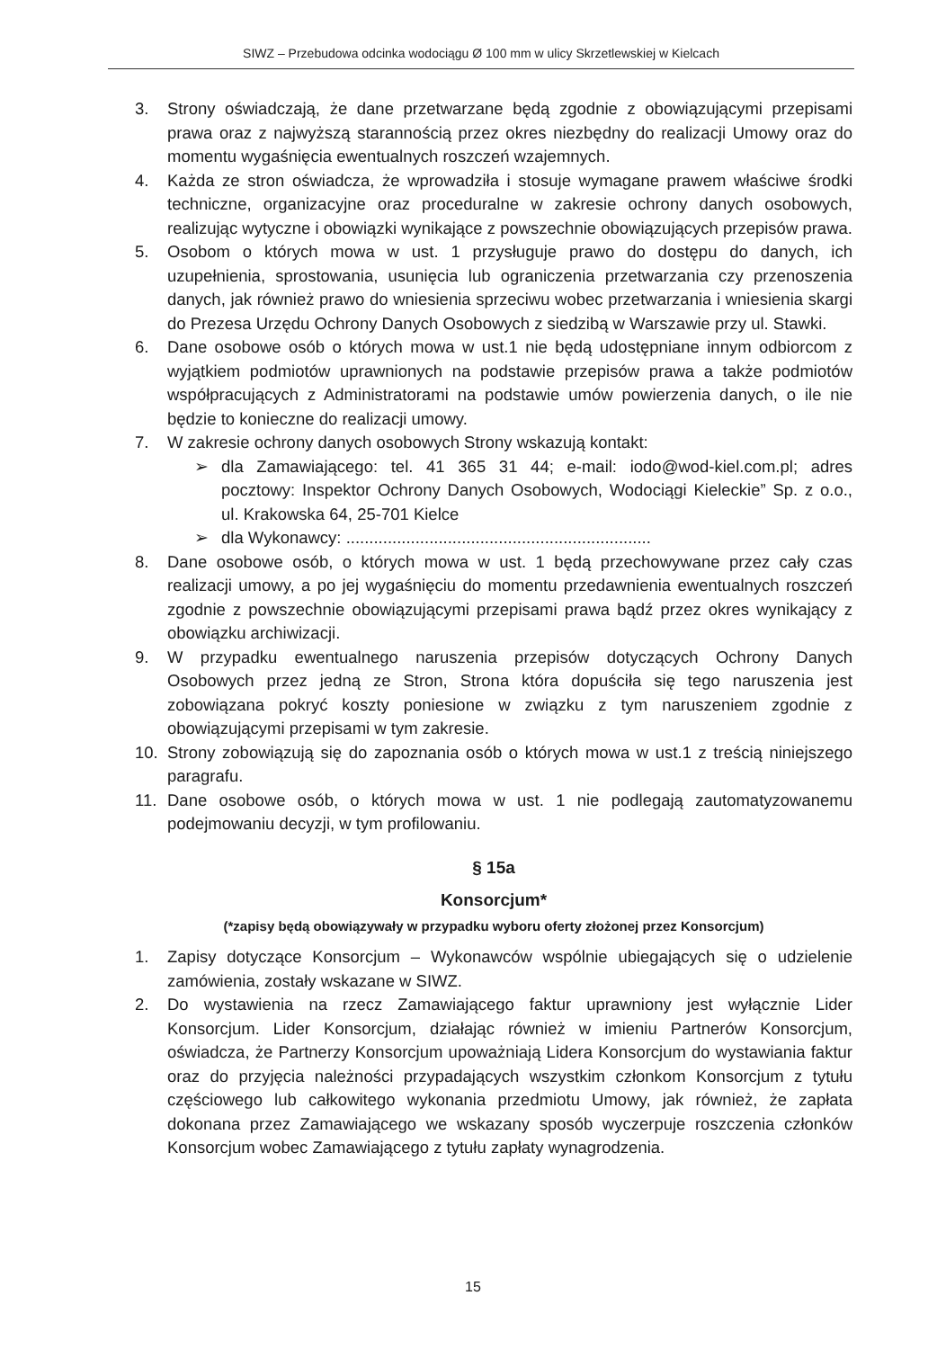SIWZ – Przebudowa odcinka wodociągu Ø 100 mm w ulicy Skrzetlewskiej w Kielcach
3. Strony oświadczają, że dane przetwarzane będą zgodnie z obowiązującymi przepisami prawa oraz z najwyższą starannością przez okres niezbędny do realizacji Umowy oraz do momentu wygaśnięcia ewentualnych roszczeń wzajemnych.
4. Każda ze stron oświadcza, że wprowadziła i stosuje wymagane prawem właściwe środki techniczne, organizacyjne oraz proceduralne w zakresie ochrony danych osobowych, realizując wytyczne i obowiązki wynikające z powszechnie obowiązujących przepisów prawa.
5. Osobom o których mowa w ust. 1 przysługuje prawo do dostępu do danych, ich uzupełnienia, sprostowania, usunięcia lub ograniczenia przetwarzania czy przenoszenia danych, jak również prawo do wniesienia sprzeciwu wobec przetwarzania i wniesienia skargi do Prezesa Urzędu Ochrony Danych Osobowych z siedzibą w Warszawie przy ul. Stawki.
6. Dane osobowe osób o których mowa w ust.1 nie będą udostępniane innym odbiorcom z wyjątkiem podmiotów uprawnionych na podstawie przepisów prawa a także podmiotów współpracujących z Administratorami na podstawie umów powierzenia danych, o ile nie będzie to konieczne do realizacji umowy.
7. W zakresie ochrony danych osobowych Strony wskazują kontakt:
➢ dla Zamawiającego: tel. 41 365 31 44; e-mail: iodo@wod-kiel.com.pl; adres pocztowy: Inspektor Ochrony Danych Osobowych, Wodociągi Kieleckie” Sp. z o.o., ul. Krakowska 64, 25-701 Kielce
➢ dla Wykonawcy: ..................................................................
8. Dane osobowe osób, o których mowa w ust. 1 będą przechowywane przez cały czas realizacji umowy, a po jej wygaśnięciu do momentu przedawnienia ewentualnych roszczeń zgodnie z powszechnie obowiązującymi przepisami prawa bądź przez okres wynikający z obowiązku archiwizacji.
9. W przypadku ewentualnego naruszenia przepisów dotyczących Ochrony Danych Osobowych przez jedną ze Stron, Strona która dopuściła się tego naruszenia jest zobowiązana pokryć koszty poniesione w związku z tym naruszeniem zgodnie z obowiązującymi przepisami w tym zakresie.
10. Strony zobowiązują się do zapoznania osób o których mowa w ust.1 z treścią niniejszego paragrafu.
11. Dane osobowe osób, o których mowa w ust. 1 nie podlegają zautomatyzowanemu podejmowaniu decyzji, w tym profilowaniu.
§ 15a
Konsorcjum*
(*zapisy będą obowiązywały w przypadku wyboru oferty złożonej przez Konsorcjum)
1. Zapisy dotyczące Konsorcjum – Wykonawców wspólnie ubiegających się o udzielenie zamówienia, zostały wskazane w SIWZ.
2. Do wystawienia na rzecz Zamawiającego faktur uprawniony jest wyłącznie Lider Konsorcjum. Lider Konsorcjum, działając również w imieniu Partnerów Konsorcjum, oświadcza, że Partnerzy Konsorcjum upoważniają Lidera Konsorcjum do wystawiania faktur oraz do przyjęcia należności przypadających wszystkim członkom Konsorcjum z tytułu częściowego lub całkowitego wykonania przedmiotu Umowy, jak również, że zapłata dokonana przez Zamawiającego we wskazany sposób wyczerpuje roszczenia członków Konsorcjum wobec Zamawiającego z tytułu zapłaty wynagrodzenia.
15